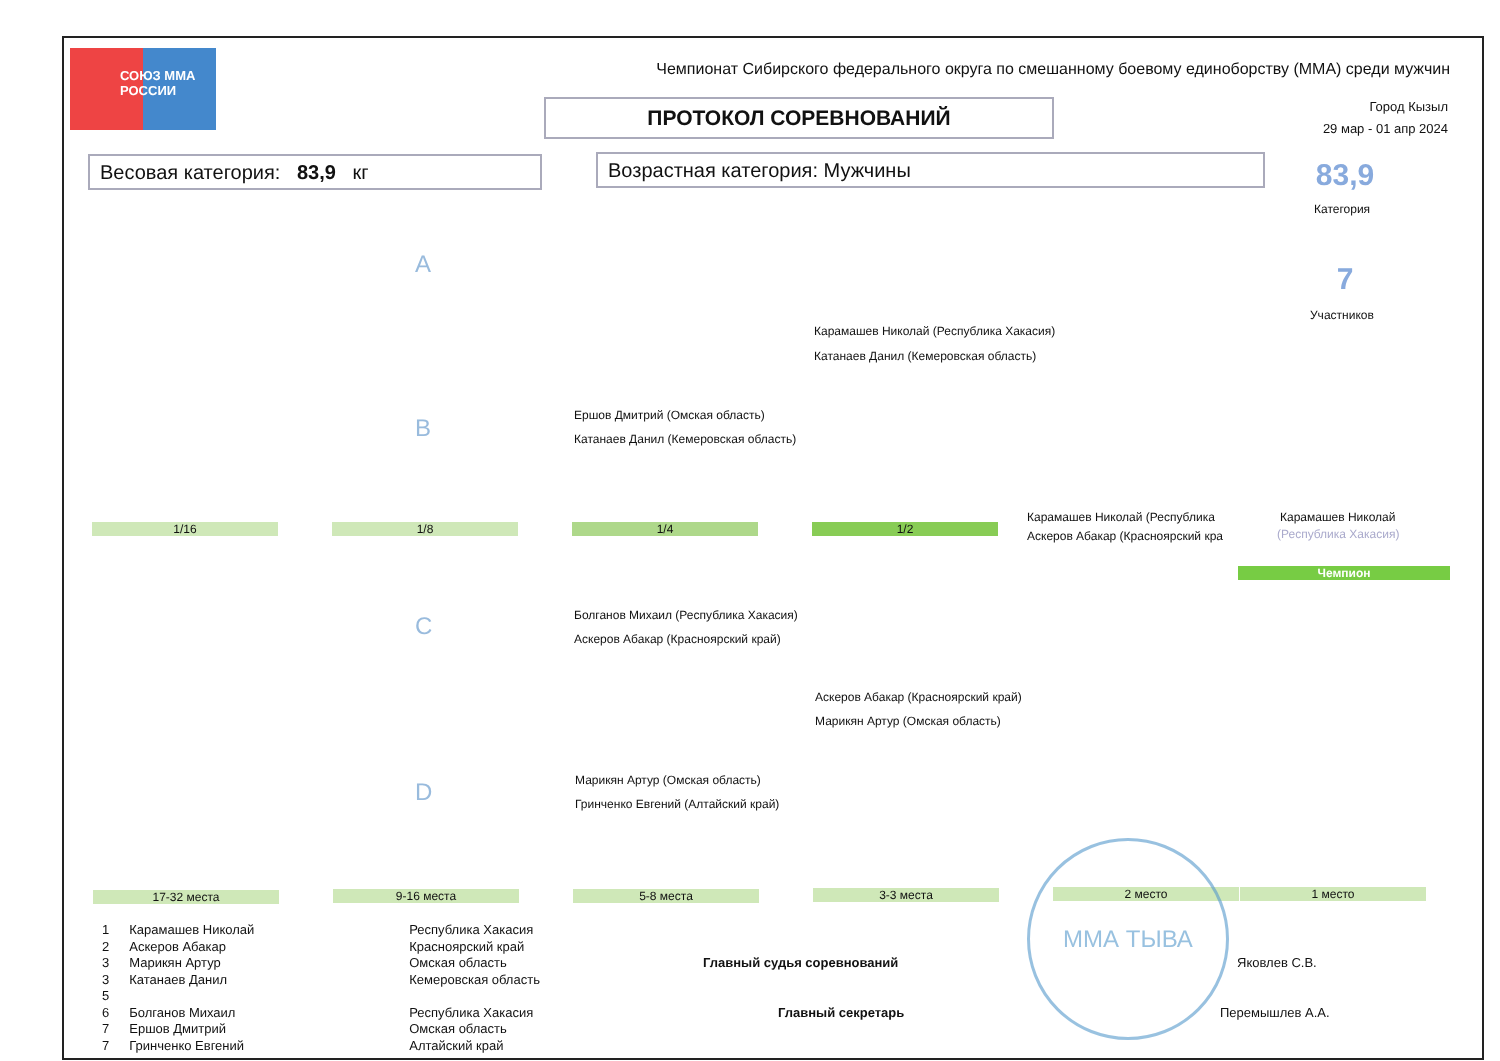СОЮЗ ММА РОССИИ
Чемпионат Сибирского федерального округа по смешанному боевому единоборству (ММА) среди мужчин
ПРОТОКОЛ СОРЕВНОВАНИЙ
Город Кызыл
29 мар - 01 апр 2024
Весовая категория: 83,9 кг Возрастная категория: Мужчины 83,9
Категория
7
Участников
A
B
C
D
Карамашев Николай (Республика Хакасия)
Катанаев Данил (Кемеровская область)
Ершов Дмитрий (Омская область)
Катанаев Данил (Кемеровская область)
Карамашев Николай (Республика
Аскеров Абакар (Красноярский кра
Карамашев Николай
(Республика Хакасия)
Чемпион
1/16 1/8 1/4 1/2
Болганов Михаил (Республика Хакасия)
Аскеров Абакар (Красноярский край)
Аскеров Абакар (Красноярский край)
Марикян Артур (Омская область)
Марикян Артур (Омская область)
Гринченко Евгений (Алтайский край)
17-32 места 9-16 места 5-8 места 3-3 места 2 место 1 место
| 1 | Карамашев Николай | Республика Хакасия |
| 2 | Аскеров Абакар | Красноярский край |
| 3 | Марикян Артур | Омская область |
| 3 | Катанаев Данил | Кемеровская область |
| 5 | | |
| 6 | Болганов Михаил | Республика Хакасия |
| 7 | Ершов Дмитрий | Омская область |
| 7 | Гринченко Евгений | Алтайский край |
Главный судья соревнований Яковлев С.В.
Главный секретарь Перемышлев А.А.
ММА ТЫВА